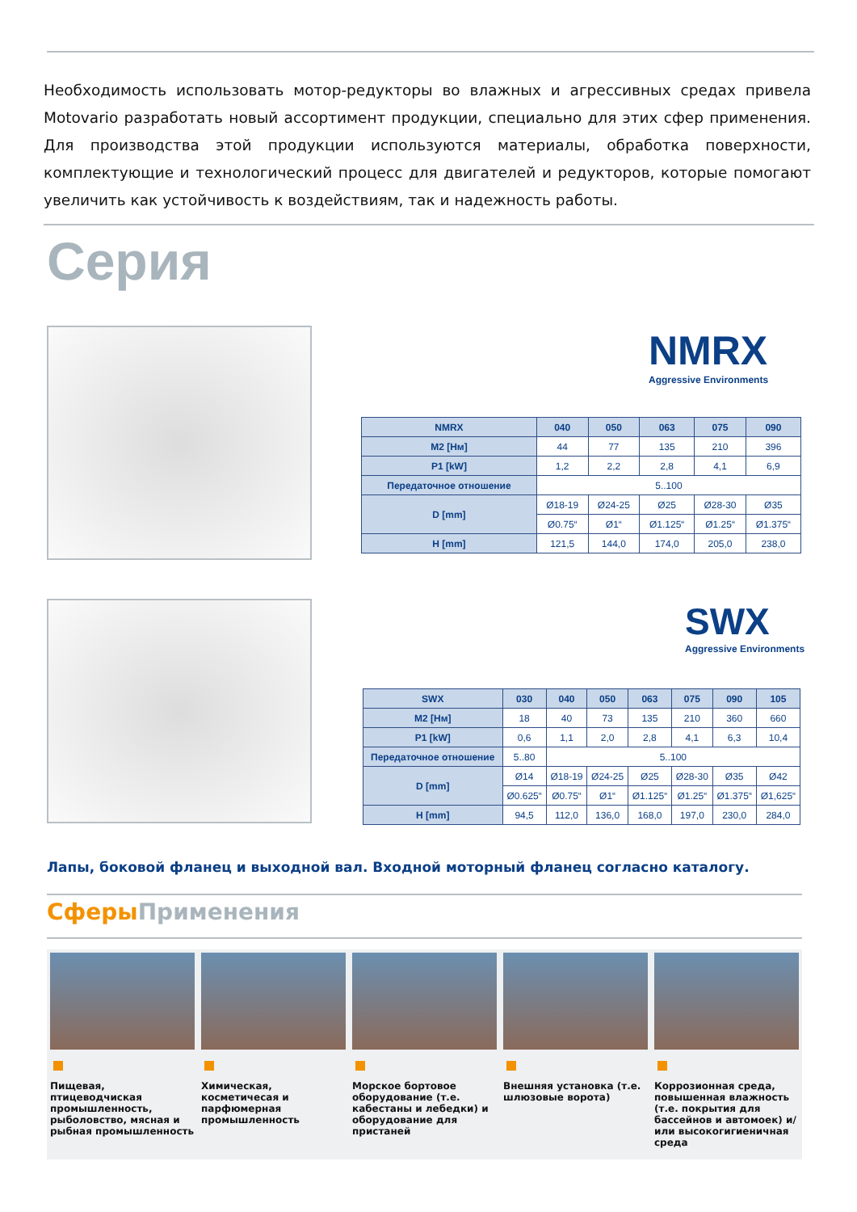Необходимость использовать мотор-редукторы во влажных и агрессивных средах привела Motovario разработать новый ассортимент продукции, специально для этих сфер применения. Для производства этой продукции используются материалы, обработка поверхности, комплектующие и технологический процесс для двигателей и редукторов, которые помогают увеличить как устойчивость к воздействиям, так и надежность работы.
Серия
NMRX
Aggressive Environments
| NMRX | 040 | 050 | 063 | 075 | 090 |
| --- | --- | --- | --- | --- | --- |
| M2 [Нм] | 44 | 77 | 135 | 210 | 396 |
| P1 [kW] | 1,2 | 2,2 | 2,8 | 4,1 | 6,9 |
| Передаточное отношение | 5..100 | | | | |
| D [mm] | Ø18-19 | Ø24-25 | Ø25 | Ø28-30 | Ø35 |
| | Ø0.75“ | Ø1“ | Ø1.125“ | Ø1.25“ | Ø1.375“ |
| H [mm] | 121,5 | 144,0 | 174,0 | 205,0 | 238,0 |
SWX
Aggressive Environments
| SWX | 030 | 040 | 050 | 063 | 075 | 090 | 105 |
| --- | --- | --- | --- | --- | --- | --- | --- |
| M2 [Нм] | 18 | 40 | 73 | 135 | 210 | 360 | 660 |
| P1 [kW] | 0,6 | 1,1 | 2,0 | 2,8 | 4,1 | 6,3 | 10,4 |
| Передаточное отношение | 5..80 | 5..100 | | | | | |
| D [mm] | Ø14 | Ø18-19 | Ø24-25 | Ø25 | Ø28-30 | Ø35 | Ø42 |
| | Ø0.625“ | Ø0.75“ | Ø1“ | Ø1.125“ | Ø1.25“ | Ø1.375“ | Ø1,625“ |
| H [mm] | 94,5 | 112,0 | 136,0 | 168,0 | 197,0 | 230,0 | 284,0 |
Лапы, боковой фланец и выходной вал. Входной моторный фланец согласно каталогу.
Сферы Применения
Пищевая, птицеводчиская промышленность, рыболовство, мясная и рыбная промышленность
Химическая, косметичесая и парфюмерная промышленность
Морское бортовое оборудование (т.е. кабестаны и лебедки) и оборудование для пристаней
Внешняя установка (т.е. шлюзовые ворота)
Коррозионная среда, повышенная влажность (т.е. покрытия для бассейнов и автомоек) и/или высокогигиеничная среда